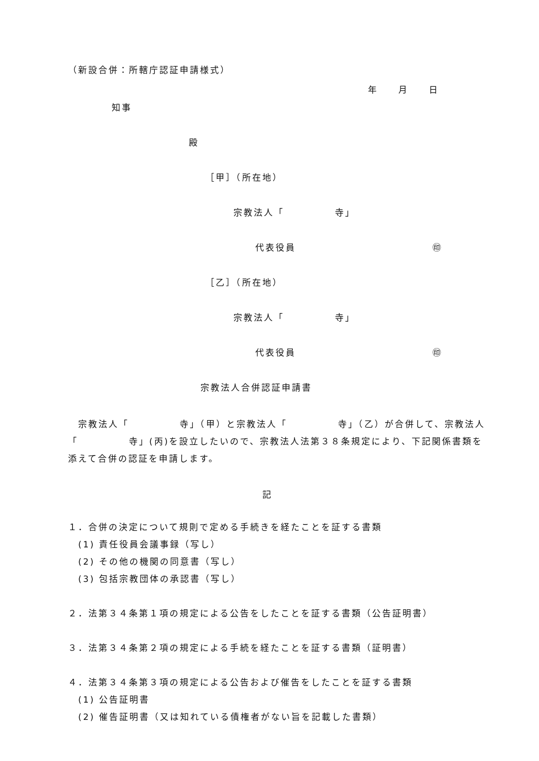（新設合併：所轄庁認証申請様式）
年　　月　　日
知事
殿
［甲］（所在地）
宗教法人「　　　　　寺」
代表役員 ㊞
［乙］（所在地）
宗教法人「　　　　　寺」
代表役員 ㊞
宗教法人合併認証申請書
　宗教法人「　　　　　寺」（甲）と宗教法人「　　　　　寺」（乙）が合併して、宗教法人「　　　　　寺」(丙)を設立したいので、宗教法人法第３８条規定により、下記関係書類を添えて合併の認証を申請します。
記
１．合併の決定について規則で定める手続きを経たことを証する書類
　(1) 責任役員会議事録（写し）
　(2) その他の機関の同意書（写し）
　(3) 包括宗教団体の承認書（写し）
２．法第３４条第１項の規定による公告をしたことを証する書類（公告証明書）
３．法第３４条第２項の規定による手続を経たことを証する書類（証明書）
４．法第３４条第３項の規定による公告および催告をしたことを証する書類
　(1) 公告証明書
　(2) 催告証明書（又は知れている債権者がない旨を記載した書類）